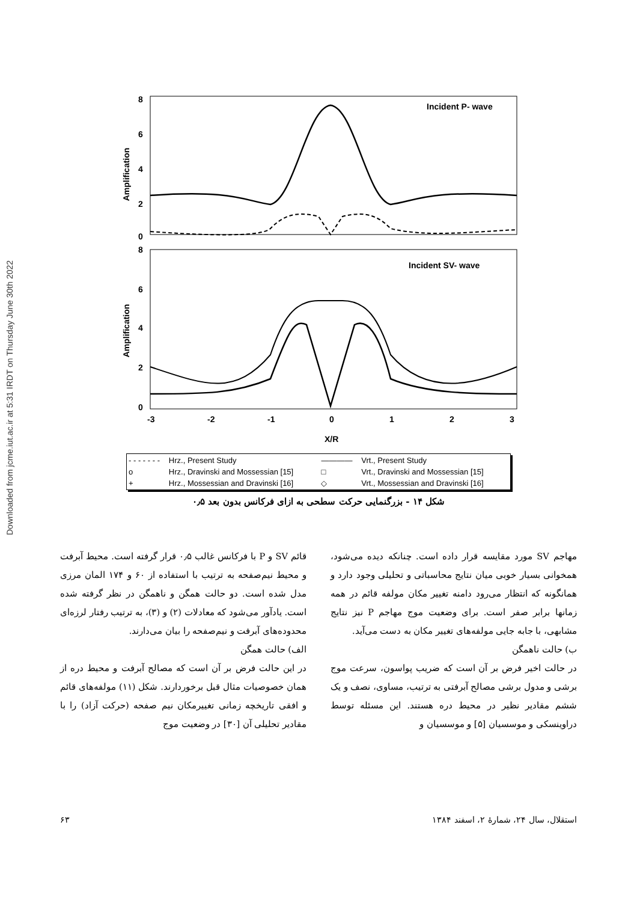Downloaded from jcme.iut.ac.ir at 5:31 IRDT on Thursday June 30th 2022
8
6
4
2
0
8
6
4
2
0
Amplification
Amplification
Incident P- wave
Incident SV- wave
-3
-2
-1
0
1
2
3
X/R
| - - - - - - - | Hrz., Present Study | ———— | Vrt., Present Study |
| o | Hrz., Dravinski and Mossessian [15] | □ | Vrt., Dravinski and Mossessian [15] |
| + | Hrz., Mossessian and Dravinski [16] | ◇ | Vrt., Mossessian and Dravinski [16] |
شکل ۱۴ - بزرگنمایی حرکت سطحی به ازای فرکانس بدون بعد ۰٫۵
قائم SV و P با فرکانس غالب ۰٫۵ قرار گرفته است. محیط آبرفت و محیط نیم‌صفحه به ترتیب با استفاده از ۶۰ و ۱۷۴ المان مرزی مدل شده است. دو حالت همگن و ناهمگن در نظر گرفته شده است. یادآور می‌شود که معادلات (۲) و (۳)، به ترتیب رفتار لرزه‌ای محدوده‌های آبرفت و نیم‌صفحه را بیان می‌دارند.
الف) حالت همگن
در این حالت فرض بر آن است که مصالح آبرفت و محیط دره از همان خصوصیات مثال قبل برخوردارند. شکل (۱۱) مولفه‌های قائم و افقی تاریخچه زمانی تغییرمکان نیم صفحه (حرکت آزاد) را با مقادیر تحلیلی آن [۳۰] در وضعیت موج
مهاجم SV مورد مقایسه قرار داده است. چنانکه دیده می‌شود، همخوانی بسیار خوبی میان نتایج محاسباتی و تحلیلی وجود دارد و همانگونه که انتظار می‌رود دامنه تغییر مکان مولفه قائم در همه زمانها برابر صفر است. برای وضعیت موج مهاجم P نیز نتایج مشابهی، با جابه جایی مولفه‌های تغییر مکان به دست می‌آید.
ب) حالت ناهمگن
در حالت اخیر فرض بر آن است که ضریب پواسون، سرعت موج برشی و مدول برشی مصالح آبرفتی به ترتیب، مساوی، نصف و یک ششم مقادیر نظیر در محیط دره هستند. این مسئله توسط دراوینسکی و موسسیان [۵] و موسسیان و
استقلال، سال ۲۴، شمارهٔ ۲، اسفند ۱۳۸۴ ۶۳